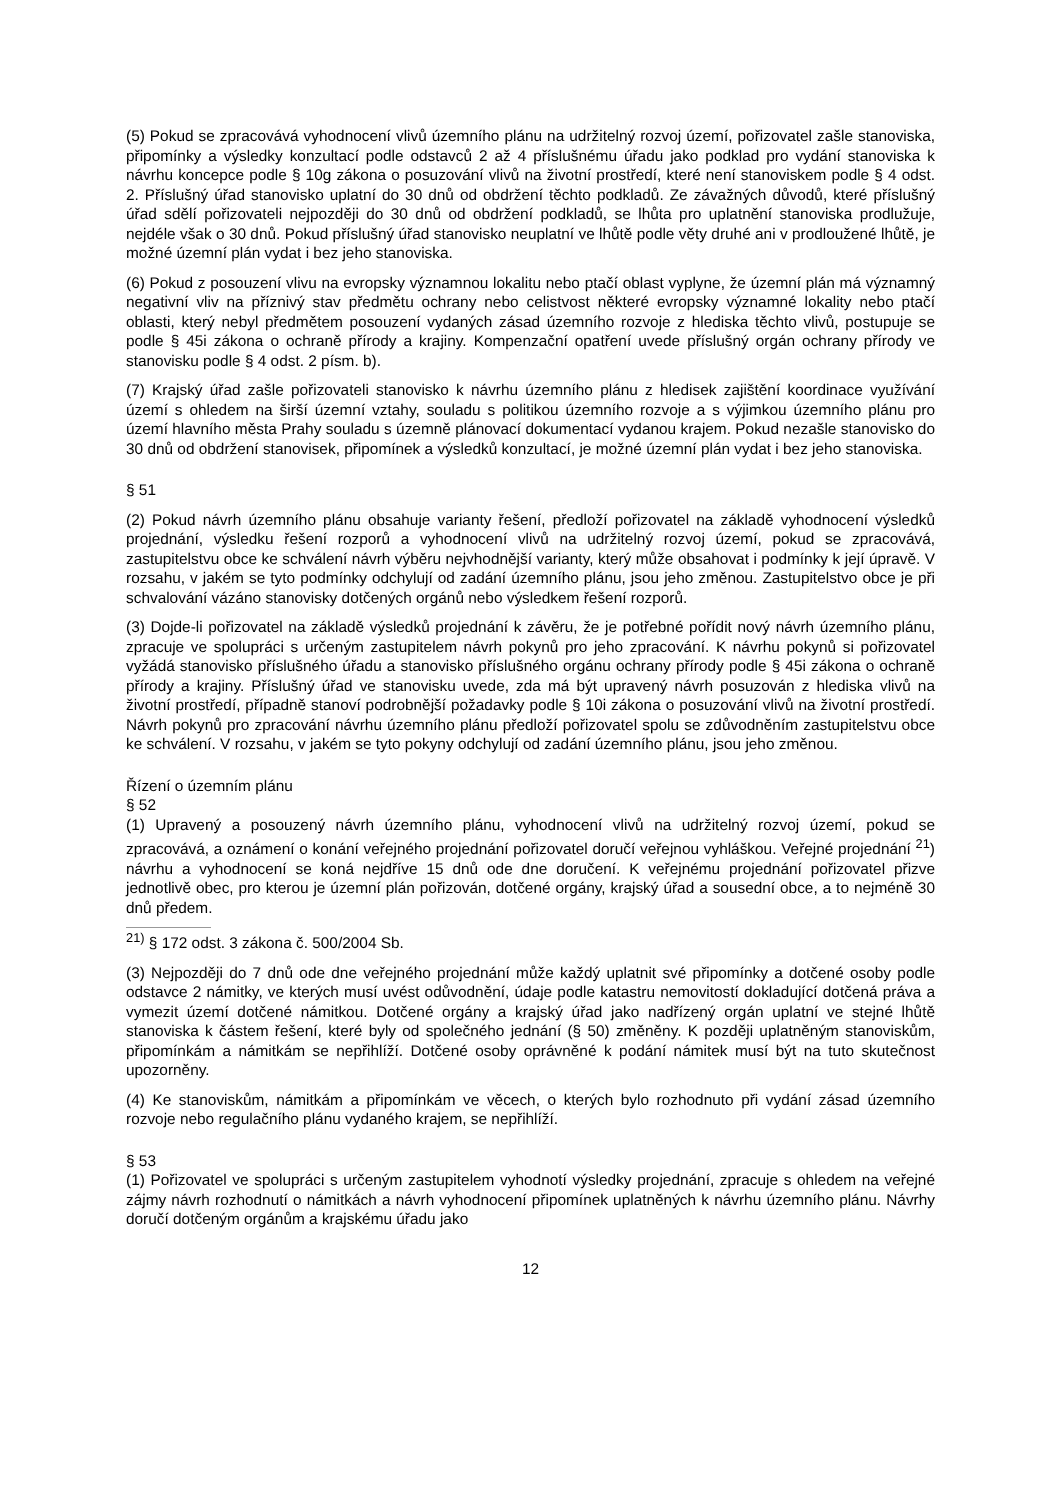(5) Pokud se zpracovává vyhodnocení vlivů územního plánu na udržitelný rozvoj území, pořizovatel zašle stanoviska, připomínky a výsledky konzultací podle odstavců 2 až 4 příslušnému úřadu jako podklad pro vydání stanoviska k návrhu koncepce podle § 10g zákona o posuzování vlivů na životní prostředí, které není stanoviskem podle § 4 odst. 2. Příslušný úřad stanovisko uplatní do 30 dnů od obdržení těchto podkladů. Ze závažných důvodů, které příslušný úřad sdělí pořizovateli nejpozději do 30 dnů od obdržení podkladů, se lhůta pro uplatnění stanoviska prodlužuje, nejdéle však o 30 dnů. Pokud příslušný úřad stanovisko neuplatní ve lhůtě podle věty druhé ani v prodloužené lhůtě, je možné územní plán vydat i bez jeho stanoviska.
(6) Pokud z posouzení vlivu na evropsky významnou lokalitu nebo ptačí oblast vyplyne, že územní plán má významný negativní vliv na příznivý stav předmětu ochrany nebo celistvost některé evropsky významné lokality nebo ptačí oblasti, který nebyl předmětem posouzení vydaných zásad územního rozvoje z hlediska těchto vlivů, postupuje se podle § 45i zákona o ochraně přírody a krajiny. Kompenzační opatření uvede příslušný orgán ochrany přírody ve stanovisku podle § 4 odst. 2 písm. b).
(7) Krajský úřad zašle pořizovateli stanovisko k návrhu územního plánu z hledisek zajištění koordinace využívání území s ohledem na širší územní vztahy, souladu s politikou územního rozvoje a s výjimkou územního plánu pro území hlavního města Prahy souladu s územně plánovací dokumentací vydanou krajem. Pokud nezašle stanovisko do 30 dnů od obdržení stanovisek, připomínek a výsledků konzultací, je možné územní plán vydat i bez jeho stanoviska.
§ 51
(2) Pokud návrh územního plánu obsahuje varianty řešení, předloží pořizovatel na základě vyhodnocení výsledků projednání, výsledku řešení rozporů a vyhodnocení vlivů na udržitelný rozvoj území, pokud se zpracovává, zastupitelstvu obce ke schválení návrh výběru nejvhodnější varianty, který může obsahovat i podmínky k její úpravě. V rozsahu, v jakém se tyto podmínky odchylují od zadání územního plánu, jsou jeho změnou. Zastupitelstvo obce je při schvalování vázáno stanovisky dotčených orgánů nebo výsledkem řešení rozporů.
(3) Dojde-li pořizovatel na základě výsledků projednání k závěru, že je potřebné pořídit nový návrh územního plánu, zpracuje ve spolupráci s určeným zastupitelem návrh pokynů pro jeho zpracování. K návrhu pokynů si pořizovatel vyžádá stanovisko příslušného úřadu a stanovisko příslušného orgánu ochrany přírody podle § 45i zákona o ochraně přírody a krajiny. Příslušný úřad ve stanovisku uvede, zda má být upravený návrh posuzován z hlediska vlivů na životní prostředí, případně stanoví podrobnější požadavky podle § 10i zákona o posuzování vlivů na životní prostředí. Návrh pokynů pro zpracování návrhu územního plánu předloží pořizovatel spolu se zdůvodněním zastupitelstvu obce ke schválení. V rozsahu, v jakém se tyto pokyny odchylují od zadání územního plánu, jsou jeho změnou.
Řízení o územním plánu
§ 52
(1) Upravený a posouzený návrh územního plánu, vyhodnocení vlivů na udržitelný rozvoj území, pokud se zpracovává, a oznámení o konání veřejného projednání pořizovatel doručí veřejnou vyhláškou. Veřejné projednání <sup>21</sup>) návrhu a vyhodnocení se koná nejdříve 15 dnů ode dne doručení. K veřejnému projednání pořizovatel přizve jednotlivě obec, pro kterou je územní plán pořizován, dotčené orgány, krajský úřad a sousední obce, a to nejméně 30 dnů předem.
<sup>21)</sup> § 172 odst. 3 zákona č. 500/2004 Sb.
(3) Nejpozději do 7 dnů ode dne veřejného projednání může každý uplatnit své připomínky a dotčené osoby podle odstavce 2 námitky, ve kterých musí uvést odůvodnění, údaje podle katastru nemovitostí dokladující dotčená práva a vymezit území dotčené námitkou. Dotčené orgány a krajský úřad jako nadřízený orgán uplatní ve stejné lhůtě stanoviska k částem řešení, které byly od společného jednání (§ 50) změněny. K později uplatněným stanoviskům, připomínkám a námitkám se nepřihlíží. Dotčené osoby oprávněné k podání námitek musí být na tuto skutečnost upozorněny.
(4) Ke stanoviskům, námitkám a připomínkám ve věcech, o kterých bylo rozhodnuto při vydání zásad územního rozvoje nebo regulačního plánu vydaného krajem, se nepřihlíží.
§ 53
(1) Pořizovatel ve spolupráci s určeným zastupitelem vyhodnotí výsledky projednání, zpracuje s ohledem na veřejné zájmy návrh rozhodnutí o námitkách a návrh vyhodnocení připomínek uplatněných k návrhu územního plánu. Návrhy doručí dotčeným orgánům a krajskému úřadu jako
12